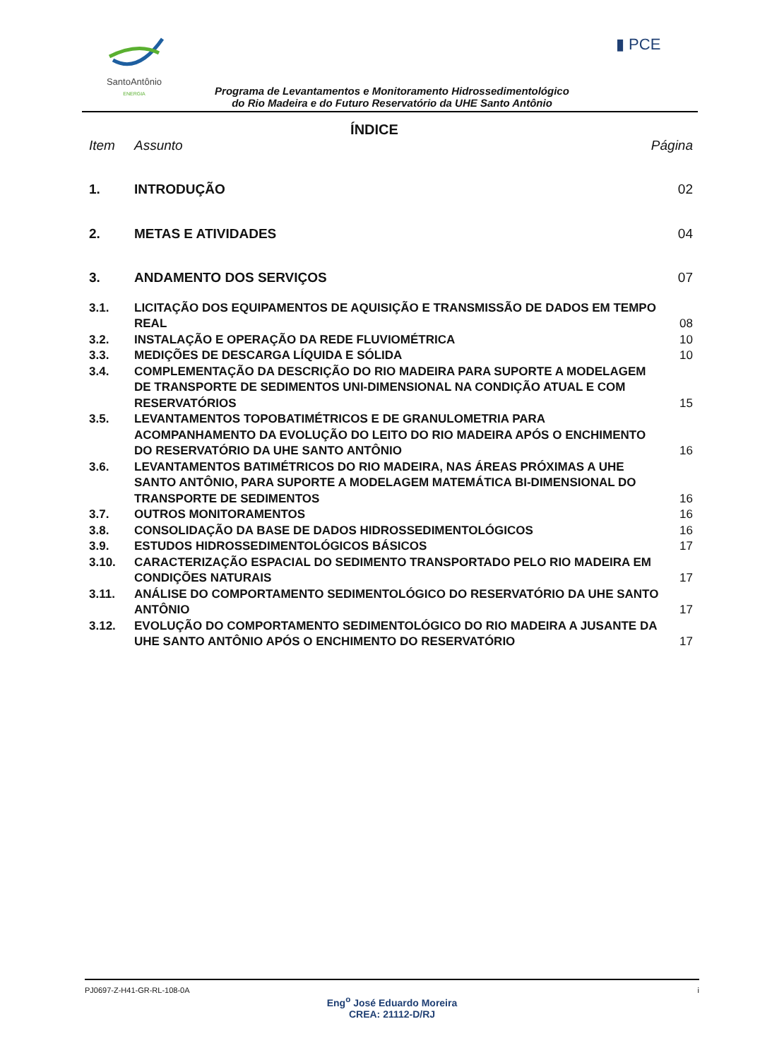SantoAntônio
ENERGIA
▮ PCE
Programa de Levantamentos e Monitoramento Hidrossedimentológico
do Rio Madeira e do Futuro Reservatório da UHE Santo Antônio
ÍNDICE
Item Assunto Página
1. INTRODUÇÃO 02
2. METAS E ATIVIDADES 04
3. ANDAMENTO DOS SERVIÇOS 07
3.1. LICITAÇÃO DOS EQUIPAMENTOS DE AQUISIÇÃO E TRANSMISSÃO DE DADOS EM TEMPO REAL 08
3.2. INSTALAÇÃO E OPERAÇÃO DA REDE FLUVIOMÉTRICA 10
3.3. MEDIÇÕES DE DESCARGA LÍQUIDA E SÓLIDA 10
3.4. COMPLEMENTAÇÃO DA DESCRIÇÃO DO RIO MADEIRA PARA SUPORTE A MODELAGEM DE TRANSPORTE DE SEDIMENTOS UNI-DIMENSIONAL NA CONDIÇÃO ATUAL E COM RESERVATÓRIOS 15
3.5. LEVANTAMENTOS TOPOBATIMÉTRICOS E DE GRANULOMETRIA PARA ACOMPANHAMENTO DA EVOLUÇÃO DO LEITO DO RIO MADEIRA APÓS O ENCHIMENTO DO RESERVATÓRIO DA UHE SANTO ANTÔNIO 16
3.6. LEVANTAMENTOS BATIMÉTRICOS DO RIO MADEIRA, NAS ÁREAS PRÓXIMAS A UHE SANTO ANTÔNIO, PARA SUPORTE A MODELAGEM MATEMÁTICA BI-DIMENSIONAL DO TRANSPORTE DE SEDIMENTOS 16
3.7. OUTROS MONITORAMENTOS 16
3.8. CONSOLIDAÇÃO DA BASE DE DADOS HIDROSSEDIMENTOLÓGICOS 16
3.9. ESTUDOS HIDROSSEDIMENTOLÓGICOS BÁSICOS 17
3.10. CARACTERIZAÇÃO ESPACIAL DO SEDIMENTO TRANSPORTADO PELO RIO MADEIRA EM CONDIÇÕES NATURAIS 17
3.11. ANÁLISE DO COMPORTAMENTO SEDIMENTOLÓGICO DO RESERVATÓRIO DA UHE SANTO ANTÔNIO 17
3.12. EVOLUÇÃO DO COMPORTAMENTO SEDIMENTOLÓGICO DO RIO MADEIRA A JUSANTE DA UHE SANTO ANTÔNIO APÓS O ENCHIMENTO DO RESERVATÓRIO 17
PJ0697-Z-H41-GR-RL-108-0A i
Eng<sup>o</sup> José Eduardo Moreira
CREA: 21112-D/RJ